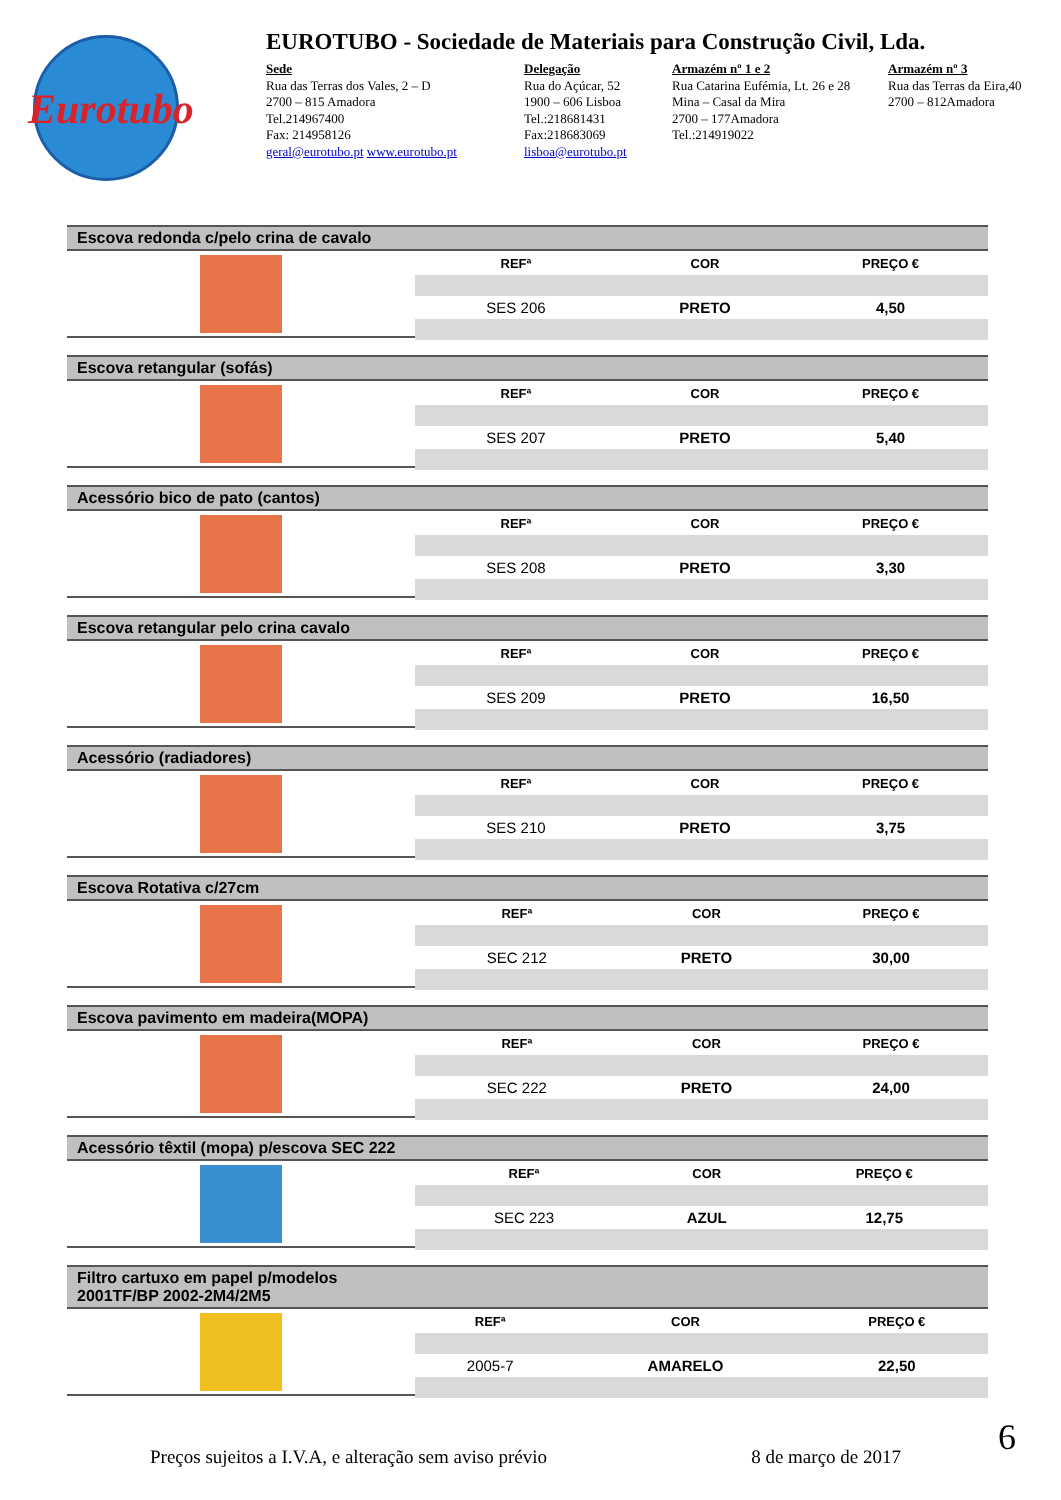Eurotubo
EUROTUBO - Sociedade de Materiais para Construção Civil, Lda.
Sede
Rua das Terras dos Vales, 2 – D
2700 – 815 Amadora
Tel.214967400
Fax: 214958126
geral@eurotubo.pt www.eurotubo.pt
Delegação
Rua do Açúcar, 52
1900 – 606 Lisboa
Tel.:218681431
Fax:218683069
lisboa@eurotubo.pt
Armazém nº 1 e 2
Rua Catarina Eufémia, Lt. 26 e 28
Mina – Casal da Mira
2700 – 177Amadora
Tel.:214919022
Armazém nº 3
Rua das Terras da Eira,40
2700 – 812Amadora
Escova redonda c/pelo crina de cavalo
| REFª | COR | PREÇO € |
| --- | --- | --- |
| SES 206 | PRETO | 4,50 |
Escova retangular (sofás)
| REFª | COR | PREÇO € |
| --- | --- | --- |
| SES 207 | PRETO | 5,40 |
Acessório bico de pato (cantos)
| REFª | COR | PREÇO € |
| --- | --- | --- |
| SES 208 | PRETO | 3,30 |
Escova retangular pelo crina cavalo
| REFª | COR | PREÇO € |
| --- | --- | --- |
| SES 209 | PRETO | 16,50 |
Acessório (radiadores)
| REFª | COR | PREÇO € |
| --- | --- | --- |
| SES 210 | PRETO | 3,75 |
Escova Rotativa c/27cm
| REFª | COR | PREÇO € |
| --- | --- | --- |
| SEC 212 | PRETO | 30,00 |
Escova pavimento em madeira(MOPA)
| REFª | COR | PREÇO € |
| --- | --- | --- |
| SEC 222 | PRETO | 24,00 |
Acessório têxtil (mopa) p/escova SEC 222
| REFª | COR | PREÇO € |
| --- | --- | --- |
| SEC 223 | AZUL | 12,75 |
Filtro cartuxo em papel p/modelos
2001TF/BP 2002-2M4/2M5
| REFª | COR | PREÇO € |
| --- | --- | --- |
| 2005-7 | AMARELO | 22,50 |
Preços sujeitos a I.V.A, e alteração sem aviso prévio 8 de março de 2017
6